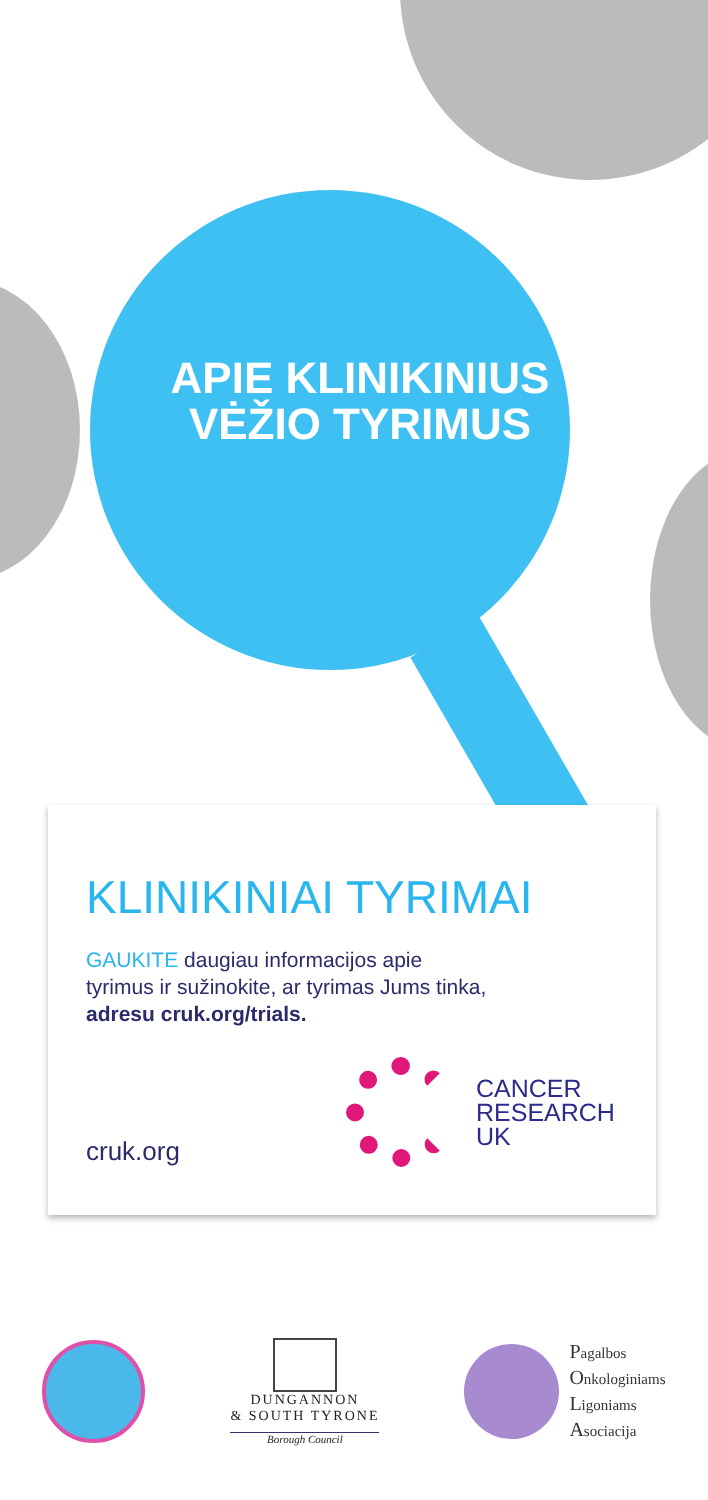APIE KLINIKINIUS
VĖŽIO TYRIMUS
KLINIKINIAI TYRIMAI
GAUKITE daugiau informacijos apie
tyrimus ir sužinokite, ar tyrimas Jums tinka,
adresu cruk.org/trials.
cruk.org
CANCER
RESEARCH
UK
DUNGANNON
& SOUTH TYRONE
Borough Council
Pagalbos
Onkologiniams
Ligoniams
Asociacija